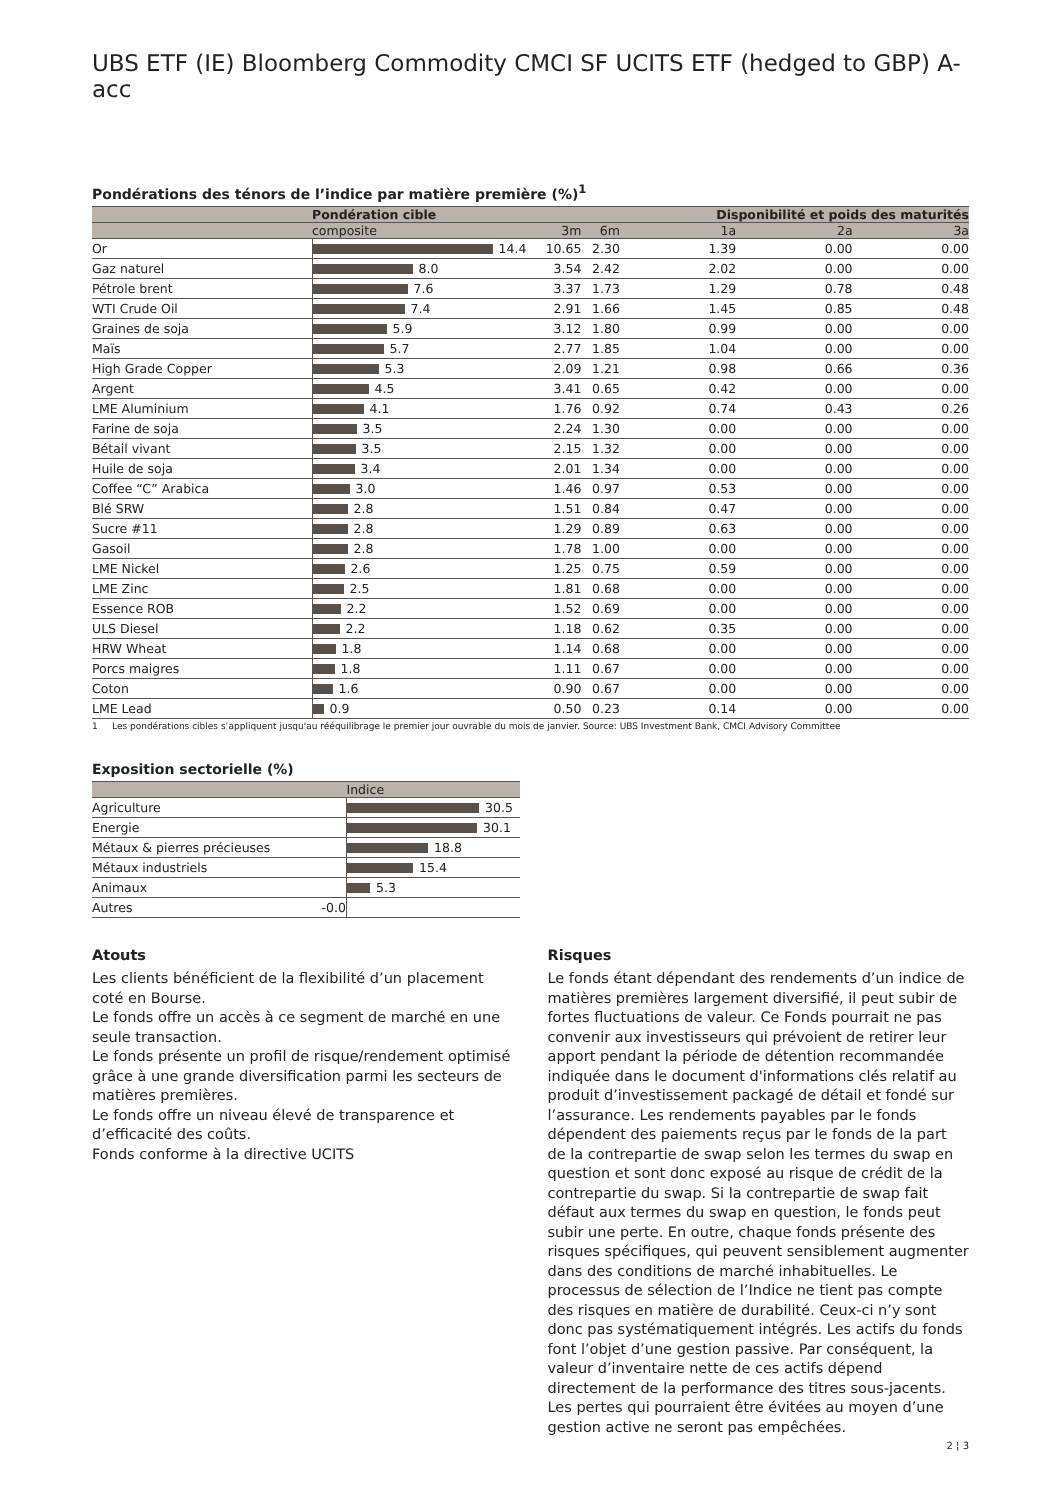UBS ETF (IE) Bloomberg Commodity CMCI SF UCITS ETF (hedged to GBP) A-acc
Pondérations des ténors de l’indice par matière première (%)<sup>1</sup>
| | Pondération cible | | | Disponibilité et poids des maturités | | |
| --- | --- | --- | --- | --- | --- | --- |
| | composite | 3m | 6m | 1a | 2a | 3a |
| Or | 14.4 | 10.65 | 2.30 | 1.39 | 0.00 | 0.00 |
| Gaz naturel | 8.0 | 3.54 | 2.42 | 2.02 | 0.00 | 0.00 |
| Pétrole brent | 7.6 | 3.37 | 1.73 | 1.29 | 0.78 | 0.48 |
| WTI Crude Oil | 7.4 | 2.91 | 1.66 | 1.45 | 0.85 | 0.48 |
| Graines de soja | 5.9 | 3.12 | 1.80 | 0.99 | 0.00 | 0.00 |
| Maïs | 5.7 | 2.77 | 1.85 | 1.04 | 0.00 | 0.00 |
| High Grade Copper | 5.3 | 2.09 | 1.21 | 0.98 | 0.66 | 0.36 |
| Argent | 4.5 | 3.41 | 0.65 | 0.42 | 0.00 | 0.00 |
| LME Aluminium | 4.1 | 1.76 | 0.92 | 0.74 | 0.43 | 0.26 |
| Farine de soja | 3.5 | 2.24 | 1.30 | 0.00 | 0.00 | 0.00 |
| Bétail vivant | 3.5 | 2.15 | 1.32 | 0.00 | 0.00 | 0.00 |
| Huile de soja | 3.4 | 2.01 | 1.34 | 0.00 | 0.00 | 0.00 |
| Coffee “C” Arabica | 3.0 | 1.46 | 0.97 | 0.53 | 0.00 | 0.00 |
| Blé SRW | 2.8 | 1.51 | 0.84 | 0.47 | 0.00 | 0.00 |
| Sucre #11 | 2.8 | 1.29 | 0.89 | 0.63 | 0.00 | 0.00 |
| Gasoil | 2.8 | 1.78 | 1.00 | 0.00 | 0.00 | 0.00 |
| LME Nickel | 2.6 | 1.25 | 0.75 | 0.59 | 0.00 | 0.00 |
| LME Zinc | 2.5 | 1.81 | 0.68 | 0.00 | 0.00 | 0.00 |
| Essence ROB | 2.2 | 1.52 | 0.69 | 0.00 | 0.00 | 0.00 |
| ULS Diesel | 2.2 | 1.18 | 0.62 | 0.35 | 0.00 | 0.00 |
| HRW Wheat | 1.8 | 1.14 | 0.68 | 0.00 | 0.00 | 0.00 |
| Porcs maigres | 1.8 | 1.11 | 0.67 | 0.00 | 0.00 | 0.00 |
| Coton | 1.6 | 0.90 | 0.67 | 0.00 | 0.00 | 0.00 |
| LME Lead | 0.9 | 0.50 | 0.23 | 0.14 | 0.00 | 0.00 |
1 Les pondérations cibles s’appliquent jusqu'au rééquilibrage le premier jour ouvrable du mois de janvier. Source: UBS Investment Bank, CMCI Advisory Committee
Exposition sectorielle (%)
| | Indice |
| --- | --- |
| Agriculture | 30.5 |
| Energie | 30.1 |
| Métaux & pierres précieuses | 18.8 |
| Métaux industriels | 15.4 |
| Animaux | 5.3 |
| Autres -0.0 | |
Atouts
Les clients bénéficient de la flexibilité d’un placement coté en Bourse.
Le fonds offre un accès à ce segment de marché en une seule transaction.
Le fonds présente un profil de risque/rendement optimisé grâce à une grande diversification parmi les secteurs de matières premières.
Le fonds offre un niveau élevé de transparence et d’efficacité des coûts.
Fonds conforme à la directive UCITS
Risques
Le fonds étant dépendant des rendements d’un indice de matières premières largement diversifié, il peut subir de fortes fluctuations de valeur. Ce Fonds pourrait ne pas convenir aux investisseurs qui prévoient de retirer leur apport pendant la période de détention recommandée indiquée dans le document d'informations clés relatif au produit d’investissement packagé de détail et fondé sur l’assurance. Les rendements payables par le fonds dépendent des paiements reçus par le fonds de la part de la contrepartie de swap selon les termes du swap en question et sont donc exposé au risque de crédit de la contrepartie du swap. Si la contrepartie de swap fait défaut aux termes du swap en question, le fonds peut subir une perte. En outre, chaque fonds présente des risques spécifiques, qui peuvent sensiblement augmenter dans des conditions de marché inhabituelles. Le processus de sélection de l’Indice ne tient pas compte des risques en matière de durabilité. Ceux-ci n’y sont donc pas systématiquement intégrés. Les actifs du fonds font l’objet d’une gestion passive. Par conséquent, la valeur d’inventaire nette de ces actifs dépend directement de la performance des titres sous-jacents. Les pertes qui pourraient être évitées au moyen d’une gestion active ne seront pas empêchées.
2 ¦ 3